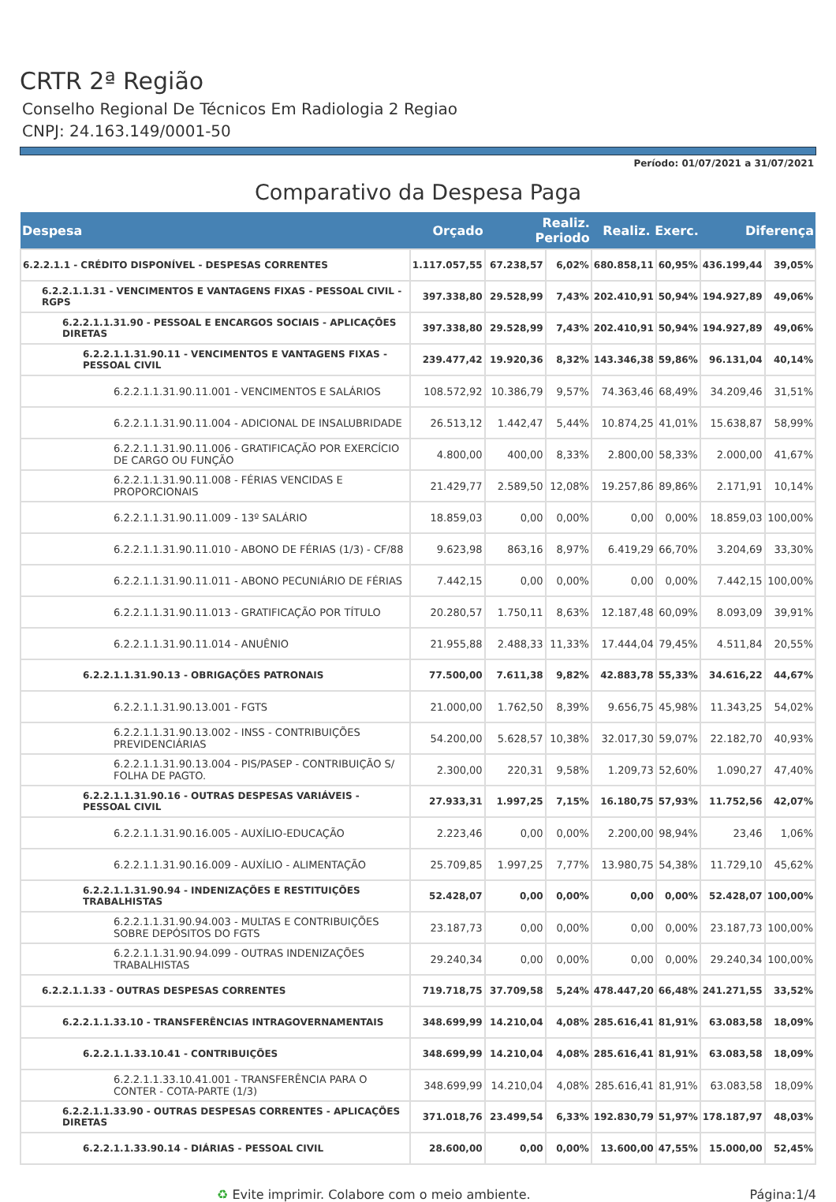CRTR 2ª Região
Conselho Regional De Técnicos Em Radiologia 2 Regiao
CNPJ: 24.163.149/0001-50
Período: 01/07/2021 a 31/07/2021
Comparativo da Despesa Paga
| Despesa | Orçado | Realiz. Periodo | | Realiz. Exerc. | | Diferença | |
| --- | --- | --- | --- | --- | --- | --- | --- |
| 6.2.2.1.1 - CRÉDITO DISPONÍVEL - DESPESAS CORRENTES | 1.117.057,55 | 67.238,57 | 6,02% | 680.858,11 | 60,95% | 436.199,44 | 39,05% |
| 6.2.2.1.1.31 - VENCIMENTOS E VANTAGENS FIXAS - PESSOAL CIVIL - RGPS | 397.338,80 | 29.528,99 | 7,43% | 202.410,91 | 50,94% | 194.927,89 | 49,06% |
| 6.2.2.1.1.31.90 - PESSOAL E ENCARGOS SOCIAIS - APLICAÇÕES DIRETAS | 397.338,80 | 29.528,99 | 7,43% | 202.410,91 | 50,94% | 194.927,89 | 49,06% |
| 6.2.2.1.1.31.90.11 - VENCIMENTOS E VANTAGENS FIXAS - PESSOAL CIVIL | 239.477,42 | 19.920,36 | 8,32% | 143.346,38 | 59,86% | 96.131,04 | 40,14% |
| 6.2.2.1.1.31.90.11.001 - VENCIMENTOS E SALÁRIOS | 108.572,92 | 10.386,79 | 9,57% | 74.363,46 | 68,49% | 34.209,46 | 31,51% |
| 6.2.2.1.1.31.90.11.004 - ADICIONAL DE INSALUBRIDADE | 26.513,12 | 1.442,47 | 5,44% | 10.874,25 | 41,01% | 15.638,87 | 58,99% |
| 6.2.2.1.1.31.90.11.006 - GRATIFICAÇÃO POR EXERCÍCIO DE CARGO OU FUNÇÃO | 4.800,00 | 400,00 | 8,33% | 2.800,00 | 58,33% | 2.000,00 | 41,67% |
| 6.2.2.1.1.31.90.11.008 - FÉRIAS VENCIDAS E PROPORCIONAIS | 21.429,77 | 2.589,50 | 12,08% | 19.257,86 | 89,86% | 2.171,91 | 10,14% |
| 6.2.2.1.1.31.90.11.009 - 13º SALÁRIO | 18.859,03 | 0,00 | 0,00% | 0,00 | 0,00% | 18.859,03 | 100,00% |
| 6.2.2.1.1.31.90.11.010 - ABONO DE FÉRIAS (1/3) - CF/88 | 9.623,98 | 863,16 | 8,97% | 6.419,29 | 66,70% | 3.204,69 | 33,30% |
| 6.2.2.1.1.31.90.11.011 - ABONO PECUNIÁRIO DE FÉRIAS | 7.442,15 | 0,00 | 0,00% | 0,00 | 0,00% | 7.442,15 | 100,00% |
| 6.2.2.1.1.31.90.11.013 - GRATIFICAÇÃO POR TÍTULO | 20.280,57 | 1.750,11 | 8,63% | 12.187,48 | 60,09% | 8.093,09 | 39,91% |
| 6.2.2.1.1.31.90.11.014 - ANUÊNIO | 21.955,88 | 2.488,33 | 11,33% | 17.444,04 | 79,45% | 4.511,84 | 20,55% |
| 6.2.2.1.1.31.90.13 - OBRIGAÇÕES PATRONAIS | 77.500,00 | 7.611,38 | 9,82% | 42.883,78 | 55,33% | 34.616,22 | 44,67% |
| 6.2.2.1.1.31.90.13.001 - FGTS | 21.000,00 | 1.762,50 | 8,39% | 9.656,75 | 45,98% | 11.343,25 | 54,02% |
| 6.2.2.1.1.31.90.13.002 - INSS - CONTRIBUIÇÕES PREVIDENCIÁRIAS | 54.200,00 | 5.628,57 | 10,38% | 32.017,30 | 59,07% | 22.182,70 | 40,93% |
| 6.2.2.1.1.31.90.13.004 - PIS/PASEP - CONTRIBUIÇÃO S/ FOLHA DE PAGTO. | 2.300,00 | 220,31 | 9,58% | 1.209,73 | 52,60% | 1.090,27 | 47,40% |
| 6.2.2.1.1.31.90.16 - OUTRAS DESPESAS VARIÁVEIS - PESSOAL CIVIL | 27.933,31 | 1.997,25 | 7,15% | 16.180,75 | 57,93% | 11.752,56 | 42,07% |
| 6.2.2.1.1.31.90.16.005 - AUXÍLIO-EDUCAÇÃO | 2.223,46 | 0,00 | 0,00% | 2.200,00 | 98,94% | 23,46 | 1,06% |
| 6.2.2.1.1.31.90.16.009 - AUXÍLIO - ALIMENTAÇÃO | 25.709,85 | 1.997,25 | 7,77% | 13.980,75 | 54,38% | 11.729,10 | 45,62% |
| 6.2.2.1.1.31.90.94 - INDENIZAÇÕES E RESTITUIÇÕES TRABALHISTAS | 52.428,07 | 0,00 | 0,00% | 0,00 | 0,00% | 52.428,07 | 100,00% |
| 6.2.2.1.1.31.90.94.003 - MULTAS E CONTRIBUIÇÕES SOBRE DEPÓSITOS DO FGTS | 23.187,73 | 0,00 | 0,00% | 0,00 | 0,00% | 23.187,73 | 100,00% |
| 6.2.2.1.1.31.90.94.099 - OUTRAS INDENIZAÇÕES TRABALHISTAS | 29.240,34 | 0,00 | 0,00% | 0,00 | 0,00% | 29.240,34 | 100,00% |
| 6.2.2.1.1.33 - OUTRAS DESPESAS CORRENTES | 719.718,75 | 37.709,58 | 5,24% | 478.447,20 | 66,48% | 241.271,55 | 33,52% |
| 6.2.2.1.1.33.10 - TRANSFERÊNCIAS INTRAGOVERNAMENTAIS | 348.699,99 | 14.210,04 | 4,08% | 285.616,41 | 81,91% | 63.083,58 | 18,09% |
| 6.2.2.1.1.33.10.41 - CONTRIBUIÇÕES | 348.699,99 | 14.210,04 | 4,08% | 285.616,41 | 81,91% | 63.083,58 | 18,09% |
| 6.2.2.1.1.33.10.41.001 - TRANSFERÊNCIA PARA O CONTER - COTA-PARTE (1/3) | 348.699,99 | 14.210,04 | 4,08% | 285.616,41 | 81,91% | 63.083,58 | 18,09% |
| 6.2.2.1.1.33.90 - OUTRAS DESPESAS CORRENTES - APLICAÇÕES DIRETAS | 371.018,76 | 23.499,54 | 6,33% | 192.830,79 | 51,97% | 178.187,97 | 48,03% |
| 6.2.2.1.1.33.90.14 - DIÁRIAS - PESSOAL CIVIL | 28.600,00 | 0,00 | 0,00% | 13.600,00 | 47,55% | 15.000,00 | 52,45% |
♻ Evite imprimir. Colabore com o meio ambiente. Página:1/4